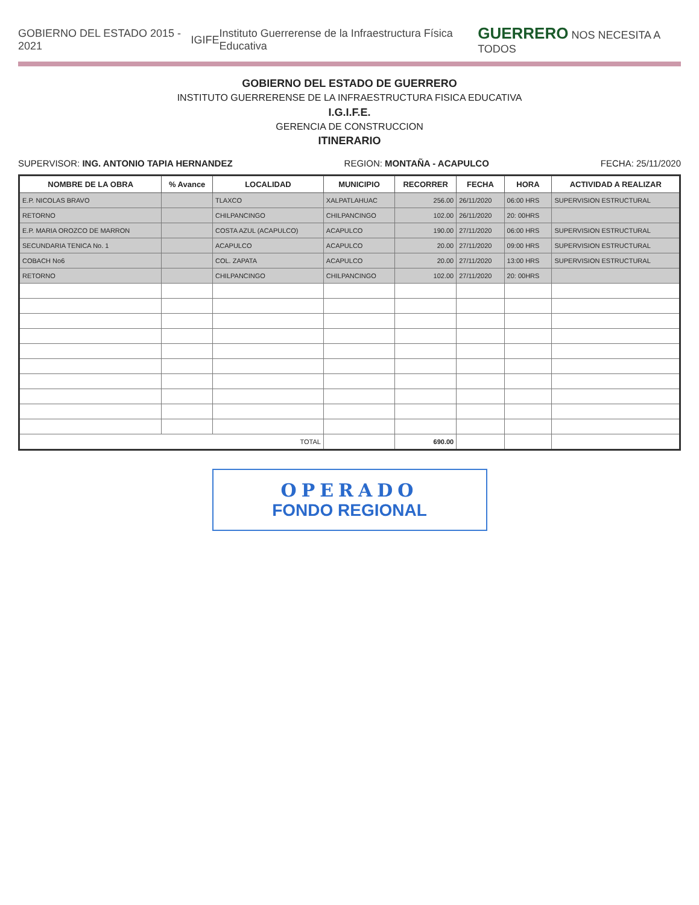GOBIERNO DEL ESTADO 2015 - 2021 IGIFE Instituto Guerrerense de la Infraestructura Física Educativa GUERRERO NOS NECESITA A TODOS
GOBIERNO DEL ESTADO DE GUERRERO
INSTITUTO GUERRERENSE DE LA INFRAESTRUCTURA FISICA EDUCATIVA
I.G.I.F.E.
GERENCIA DE CONSTRUCCION
ITINERARIO
SUPERVISOR: ING. ANTONIO TAPIA HERNANDEZ REGION: MONTAÑA - ACAPULCO FECHA: 25/11/2020
| NOMBRE DE LA OBRA | % Avance | LOCALIDAD | MUNICIPIO | RECORRER | FECHA | HORA | ACTIVIDAD A REALIZAR |
| --- | --- | --- | --- | --- | --- | --- | --- |
| E.P. NICOLAS BRAVO | | TLAXCO | XALPATLAHUAC | 256.00 | 26/11/2020 | 06:00 HRS | SUPERVISION ESTRUCTURAL |
| RETORNO | | CHILPANCINGO | CHILPANCINGO | 102.00 | 26/11/2020 | 20: 00HRS | |
| E.P. MARIA OROZCO DE MARRON | | COSTA AZUL (ACAPULCO) | ACAPULCO | 190.00 | 27/11/2020 | 06:00 HRS | SUPERVISION ESTRUCTURAL |
| SECUNDARIA TENICA No. 1 | | ACAPULCO | ACAPULCO | 20.00 | 27/11/2020 | 09:00 HRS | SUPERVISION ESTRUCTURAL |
| COBACH No6 | | COL. ZAPATA | ACAPULCO | 20.00 | 27/11/2020 | 13:00 HRS | SUPERVISION ESTRUCTURAL |
| RETORNO | | CHILPANCINGO | CHILPANCINGO | 102.00 | 27/11/2020 | 20: 00HRS | |
| TOTAL | | | | 690.00 | | | |
OPERADO
FONDO REGIONAL